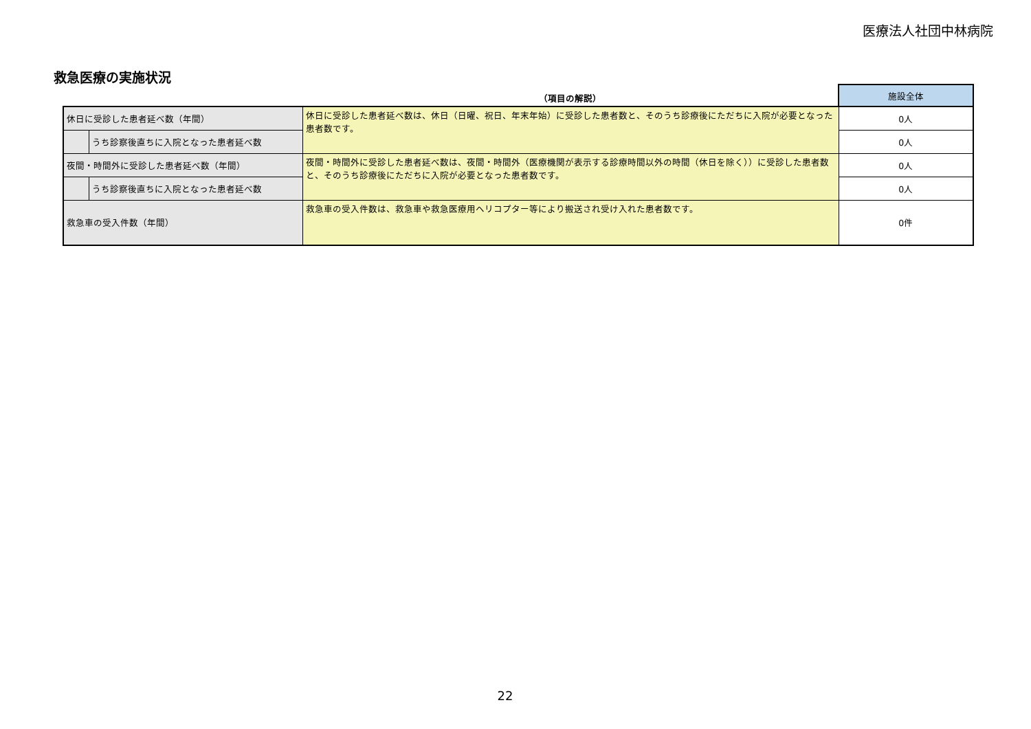医療法人社団中林病院
救急医療の実施状況
| | | （項目の解説） | 施設全体 |
| --- | --- | --- | --- |
| 休日に受診した患者延べ数（年間） | | 休日に受診した患者延べ数は、休日（日曜、祝日、年末年始）に受診した患者数と、そのうち診療後にただちに入院が必要となった患者数です。 | 0人 |
| | うち診察後直ちに入院となった患者延べ数 | | 0人 |
| 夜間・時間外に受診した患者延べ数（年間） | | 夜間・時間外に受診した患者延べ数は、夜間・時間外（医療機関が表示する診療時間以外の時間（休日を除く））に受診した患者数と、そのうち診療後にただちに入院が必要となった患者数です。 | 0人 |
| | うち診察後直ちに入院となった患者延べ数 | | 0人 |
| 救急車の受入件数（年間） | | 救急車の受入件数は、救急車や救急医療用ヘリコプター等により搬送され受け入れた患者数です。 | 0件 |
22